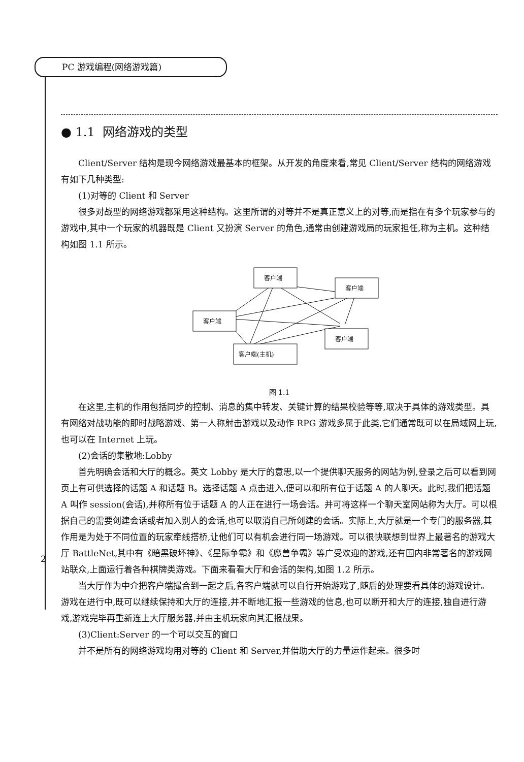PC 游戏编程(网络游戏篇)
2
● 1.1 网络游戏的类型
Client/Server 结构是现今网络游戏最基本的框架。从开发的角度来看,常见 Client/Server 结构的网络游戏有如下几种类型:
(1)对等的 Client 和 Server
很多对战型的网络游戏都采用这种结构。这里所谓的对等并不是真正意义上的对等,而是指在有多个玩家参与的游戏中,其中一个玩家的机器既是 Client 又扮演 Server 的角色,通常由创建游戏局的玩家担任,称为主机。这种结构如图 1.1 所示。
客户端
客户端
客户端
客户端
客户端(主机)
图 1.1
在这里,主机的作用包括同步的控制、消息的集中转发、关键计算的结果校验等等,取决于具体的游戏类型。具有网络对战功能的即时战略游戏、第一人称射击游戏以及动作 RPG 游戏多属于此类,它们通常既可以在局域网上玩,也可以在 Internet 上玩。
(2)会话的集散地:Lobby
首先明确会话和大厅的概念。英文 Lobby 是大厅的意思,以一个提供聊天服务的网站为例,登录之后可以看到网页上有可供选择的话题 A 和话题 B。选择话题 A 点击进入,便可以和所有位于话题 A 的人聊天。此时,我们把话题 A 叫作 session(会话),并称所有位于话题 A 的人正在进行一场会话。并可将这样一个聊天室网站称为大厅。可以根据自己的需要创建会话或者加入别人的会话,也可以取消自己所创建的会话。实际上,大厅就是一个专门的服务器,其作用是为处于不同位置的玩家牵线搭桥,让他们可以有机会进行同一场游戏。可以很快联想到世界上最著名的游戏大厅 BattleNet,其中有《暗黑破坏神》、《星际争霸》和《魔兽争霸》等广受欢迎的游戏,还有国内非常著名的游戏网站联众,上面运行着各种棋牌类游戏。下面来看看大厅和会话的架构,如图 1.2 所示。
当大厅作为中介把客户端撮合到一起之后,各客户端就可以自行开始游戏了,随后的处理要看具体的游戏设计。游戏在进行中,既可以继续保持和大厅的连接,并不断地汇报一些游戏的信息,也可以断开和大厅的连接,独自进行游戏,游戏完毕再重新连上大厅服务器,并由主机玩家向其汇报战果。
(3)Client:Server 的一个可以交互的窗口
并不是所有的网络游戏均用对等的 Client 和 Server,并借助大厅的力量运作起来。很多时